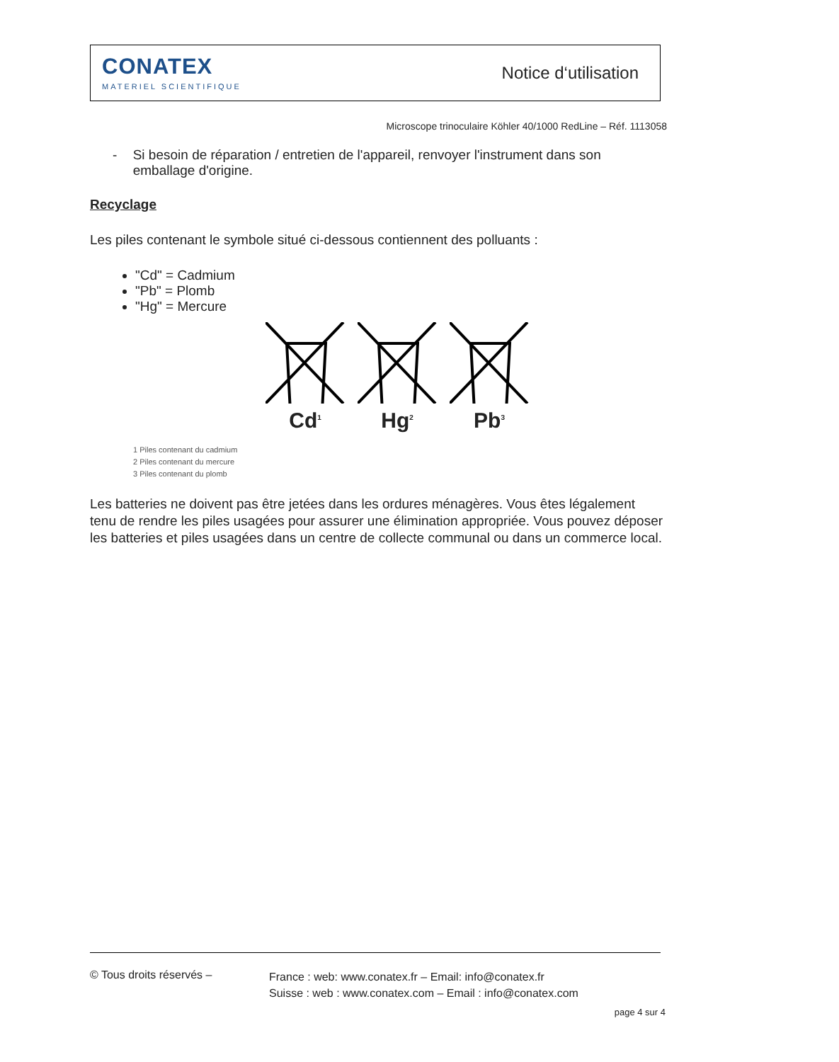CONATEX
MATERIEL SCIENTIFIQUE
Notice d‘utilisation
Microscope trinoculaire Köhler 40/1000 RedLine – Réf. 1113058
- Si besoin de réparation / entretien de l'appareil, renvoyer l'instrument dans son emballage d'origine.
Recyclage
Les piles contenant le symbole situé ci-dessous contiennent des polluants :
"Cd" = Cadmium
"Pb" = Plomb
"Hg" = Mercure
Cd<sup>1</sup>
Hg<sup>2</sup>
Pb<sup>3</sup>
1 Piles contenant du cadmium
2 Piles contenant du mercure
3 Piles contenant du plomb
Les batteries ne doivent pas être jetées dans les ordures ménagères. Vous êtes légalement tenu de rendre les piles usagées pour assurer une élimination appropriée. Vous pouvez déposer les batteries et piles usagées dans un centre de collecte communal ou dans un commerce local.
© Tous droits réservés –
France : web: www.conatex.fr – Email: info@conatex.fr
Suisse : web : www.conatex.com – Email : info@conatex.com
page 4 sur 4